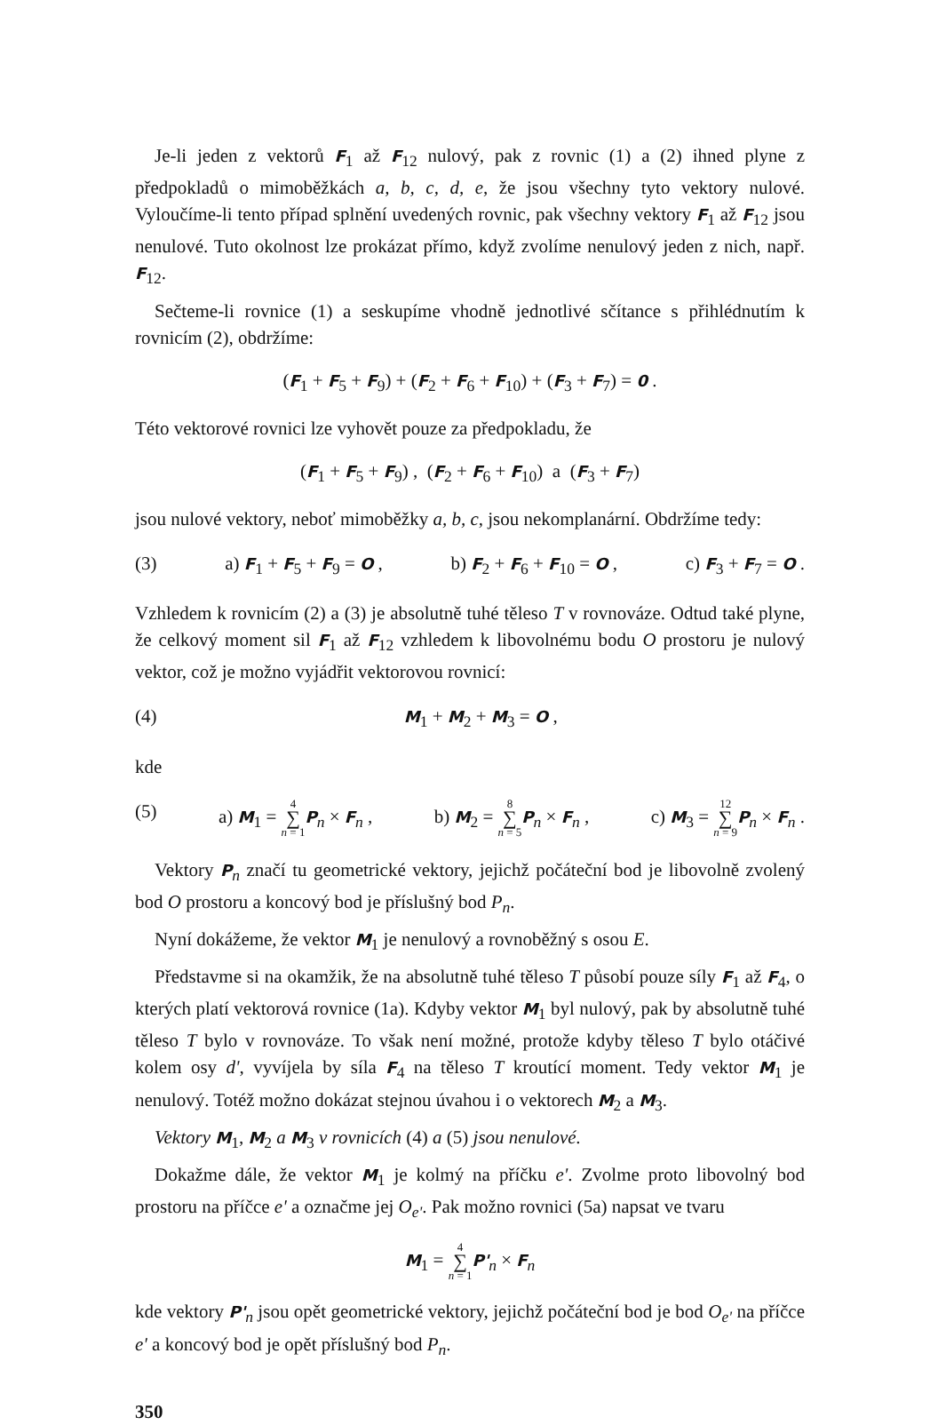Je-li jeden z vektorů F<sub>1</sub> až F<sub>12</sub> nulový, pak z rovnic (1) a (2) ihned plyne z předpokladů o mimoběžkách a, b, c, d, e, že jsou všechny tyto vektory nulové. Vyloučíme-li tento případ splnění uvedených rovnic, pak všechny vektory F<sub>1</sub> až F<sub>12</sub> jsou nenulové. Tuto okolnost lze prokázat přímo, když zvolíme nenulový jeden z nich, např. F<sub>12</sub>.
Sečteme-li rovnice (1) a seskupíme vhodně jednotlivé sčítance s přihlédnutím k rovnicím (2), obdržíme:
(F<sub>1</sub> + F<sub>5</sub> + F<sub>9</sub>) + (F<sub>2</sub> + F<sub>6</sub> + F<sub>10</sub>) + (F<sub>3</sub> + F<sub>7</sub>) = 0 .
Této vektorové rovnici lze vyhovět pouze za předpokladu, že
(F<sub>1</sub> + F<sub>5</sub> + F<sub>9</sub>) , (F<sub>2</sub> + F<sub>6</sub> + F<sub>10</sub>) a (F<sub>3</sub> + F<sub>7</sub>)
jsou nulové vektory, neboť mimoběžky a, b, c, jsou nekomplanární. Obdržíme tedy:
(3) a) F<sub>1</sub> + F<sub>5</sub> + F<sub>9</sub> = O , b) F<sub>2</sub> + F<sub>6</sub> + F<sub>10</sub> = O , c) F<sub>3</sub> + F<sub>7</sub> = O .
Vzhledem k rovnicím (2) a (3) je absolutně tuhé těleso T v rovnováze. Odtud také plyne, že celkový moment sil F<sub>1</sub> až F<sub>12</sub> vzhledem k libovolnému bodu O prostoru je nulový vektor, což je možno vyjádřit vektorovou rovnicí:
(4) M<sub>1</sub> + M<sub>2</sub> + M<sub>3</sub> = O ,
kde
(5) a) M<sub>1</sub> = 4 ∑ n = 1 P<sub>n</sub> × F<sub>n</sub> , b) M<sub>2</sub> = 8 ∑ n = 5 P<sub>n</sub> × F<sub>n</sub> , c) M<sub>3</sub> = 12 ∑ n = 9 P<sub>n</sub> × F<sub>n</sub> .
Vektory P<sub>n</sub> značí tu geometrické vektory, jejichž počáteční bod je libovolně zvolený bod O prostoru a koncový bod je příslušný bod P<sub>n</sub>.
Nyní dokážeme, že vektor M<sub>1</sub> je nenulový a rovnoběžný s osou E.
Představme si na okamžik, že na absolutně tuhé těleso T působí pouze síly F<sub>1</sub> až F<sub>4</sub>, o kterých platí vektorová rovnice (1a). Kdyby vektor M<sub>1</sub> byl nulový, pak by absolutně tuhé těleso T bylo v rovnováze. To však není možné, protože kdyby těleso T bylo otáčivé kolem osy d', vyvíjela by síla F<sub>4</sub> na těleso T kroutící moment. Tedy vektor M<sub>1</sub> je nenulový. Totéž možno dokázat stejnou úvahou i o vektorech M<sub>2</sub> a M<sub>3</sub>.
Vektory M<sub>1</sub>, M<sub>2</sub> a M<sub>3</sub> v rovnicích (4) a (5) jsou nenulové.
Dokažme dále, že vektor M<sub>1</sub> je kolmý na příčku e'. Zvolme proto libovolný bod prostoru na příčce e' a označme jej O<sub>e'</sub>. Pak možno rovnici (5a) napsat ve tvaru
M<sub>1</sub> = 4 ∑ n = 1 P'<sub>n</sub> × F<sub>n</sub>
kde vektory P'<sub>n</sub> jsou opět geometrické vektory, jejichž počáteční bod je bod O<sub>e'</sub> na příčce e' a koncový bod je opět příslušný bod P<sub>n</sub>.
350